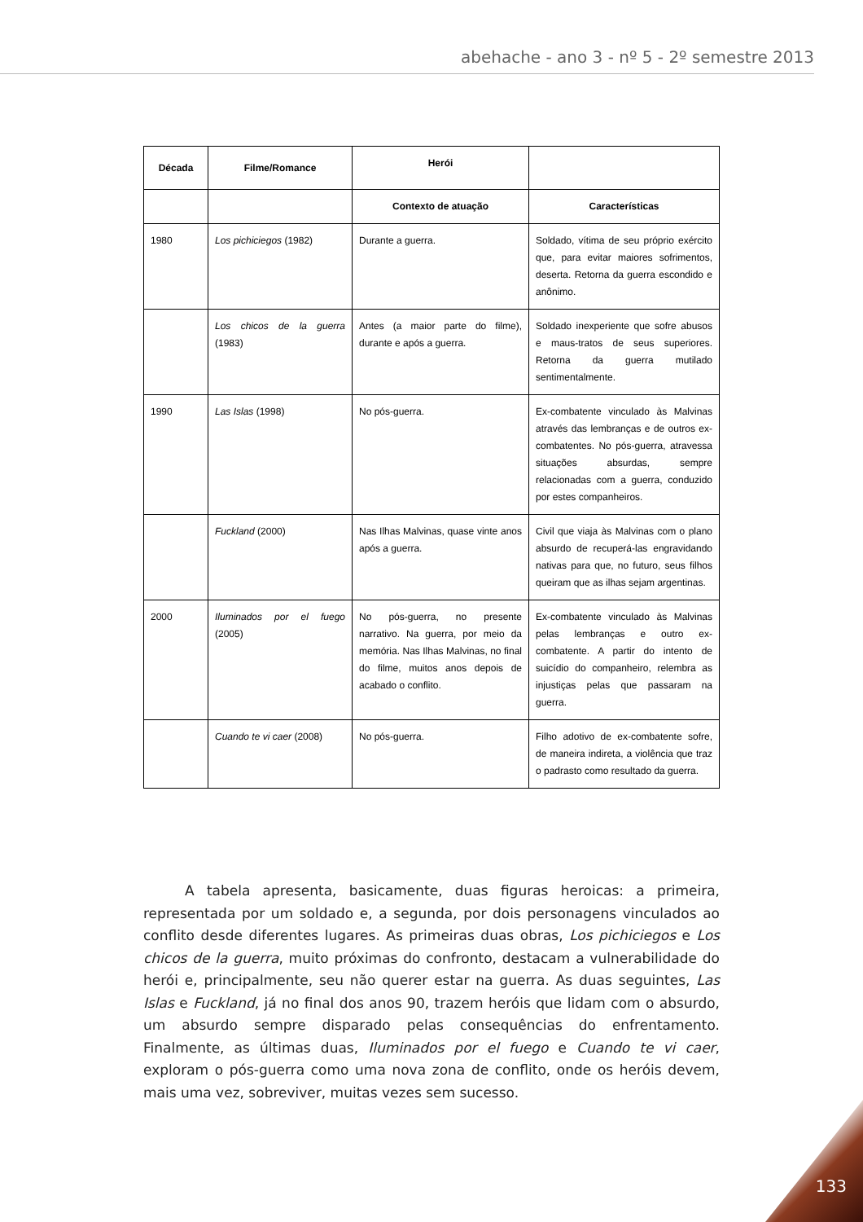abehache - ano 3 - nº 5 - 2º semestre 2013
| Década | Filme/Romance | Herói | |
| --- | --- | --- | --- |
| | | Contexto de atuação | Características |
| 1980 | Los pichiciegos (1982) | Durante a guerra. | Soldado, vítima de seu próprio exército que, para evitar maiores sofrimentos, deserta. Retorna da guerra escondido e anônimo. |
| | Los chicos de la guerra (1983) | Antes (a maior parte do filme), durante e após a guerra. | Soldado inexperiente que sofre abusos e maus-tratos de seus superiores. Retorna da guerra mutilado sentimentalmente. |
| 1990 | Las Islas (1998) | No pós-guerra. | Ex-combatente vinculado às Malvinas através das lembranças e de outros ex-combatentes. No pós-guerra, atravessa situações absurdas, sempre relacionadas com a guerra, conduzido por estes companheiros. |
| | Fuckland (2000) | Nas Ilhas Malvinas, quase vinte anos após a guerra. | Civil que viaja às Malvinas com o plano absurdo de recuperá-las engravidando nativas para que, no futuro, seus filhos queiram que as ilhas sejam argentinas. |
| 2000 | Iluminados por el fuego (2005) | No pós-guerra, no presente narrativo. Na guerra, por meio da memória. Nas Ilhas Malvinas, no final do filme, muitos anos depois de acabado o conflito. | Ex-combatente vinculado às Malvinas pelas lembranças e outro ex-combatente. A partir do intento de suicídio do companheiro, relembra as injustiças pelas que passaram na guerra. |
| | Cuando te vi caer (2008) | No pós-guerra. | Filho adotivo de ex-combatente sofre, de maneira indireta, a violência que traz o padrasto como resultado da guerra. |
   A tabela apresenta, basicamente, duas figuras heroicas: a primeira, representada por um soldado e, a segunda, por dois personagens vinculados ao conflito desde diferentes lugares. As primeiras duas obras, Los pichiciegos e Los chicos de la guerra, muito próximas do confronto, destacam a vulnerabilidade do herói e, principalmente, seu não querer estar na guerra. As duas seguintes, Las Islas e Fuckland, já no final dos anos 90, trazem heróis que lidam com o absurdo, um absurdo sempre disparado pelas consequências do enfrentamento. Finalmente, as últimas duas, Iluminados por el fuego e Cuando te vi caer, exploram o pós-guerra como uma nova zona de conflito, onde os heróis devem, mais uma vez, sobreviver, muitas vezes sem sucesso.
133